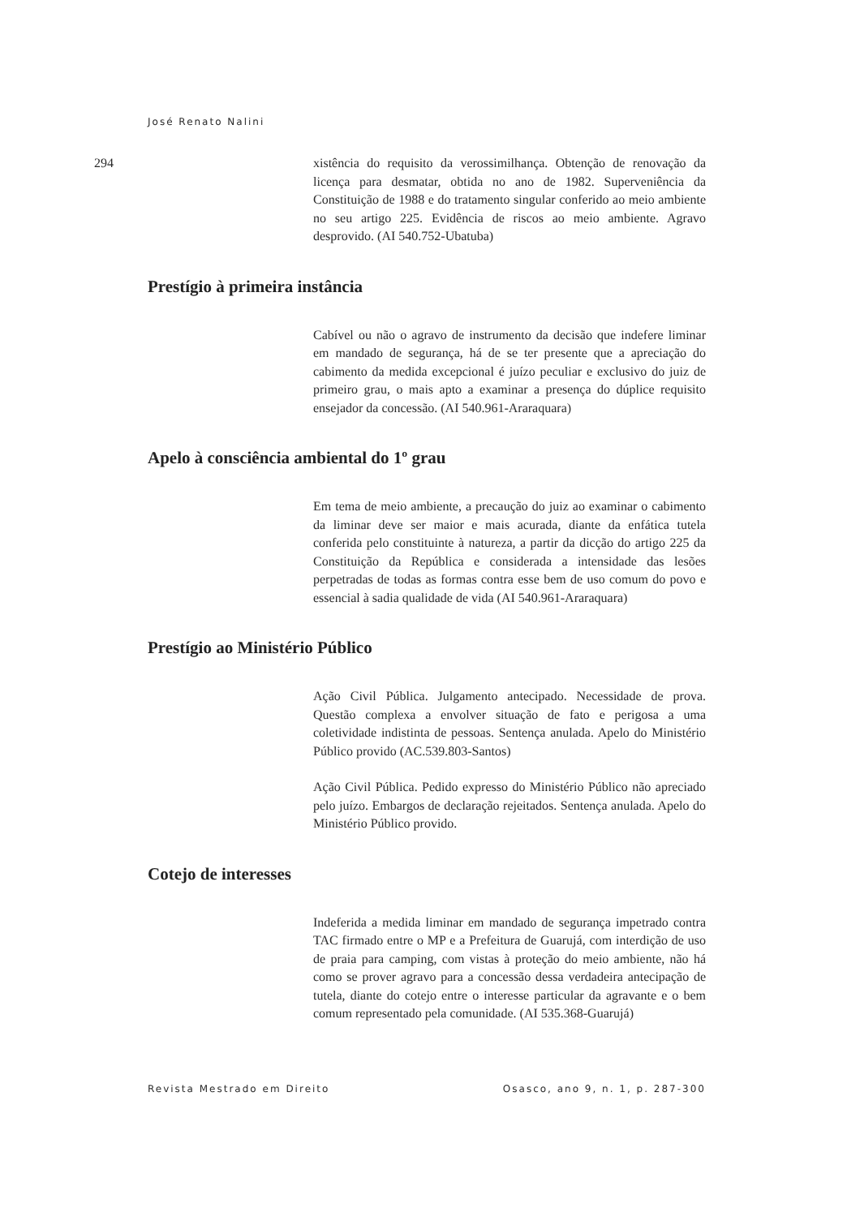José Renato Nalini
294
xistência do requisito da verossimilhança. Obtenção de renovação da licença para desmatar, obtida no ano de 1982. Superveniência da Constituição de 1988 e do tratamento singular conferido ao meio ambiente no seu artigo 225. Evidência de riscos ao meio ambiente. Agravo desprovido. (AI 540.752-Ubatuba)
Prestígio à primeira instância
Cabível ou não o agravo de instrumento da decisão que indefere liminar em mandado de segurança, há de se ter presente que a apreciação do cabimento da medida excepcional é juízo peculiar e exclusivo do juiz de primeiro grau, o mais apto a examinar a presença do dúplice requisito ensejador da concessão. (AI 540.961-Araraquara)
Apelo à consciência ambiental do 1º grau
Em tema de meio ambiente, a precaução do juiz ao examinar o cabimento da liminar deve ser maior e mais acurada, diante da enfática tutela conferida pelo constituinte à natureza, a partir da dicção do artigo 225 da Constituição da República e considerada a intensidade das lesões perpetradas de todas as formas contra esse bem de uso comum do povo e essencial à sadia qualidade de vida (AI 540.961-Araraquara)
Prestígio ao Ministério Público
Ação Civil Pública. Julgamento antecipado. Necessidade de prova. Questão complexa a envolver situação de fato e perigosa a uma coletividade indistinta de pessoas. Sentença anulada. Apelo do Ministério Público provido (AC.539.803-Santos)
Ação Civil Pública. Pedido expresso do Ministério Público não apreciado pelo juízo. Embargos de declaração rejeitados. Sentença anulada. Apelo do Ministério Público provido.
Cotejo de interesses
Indeferida a medida liminar em mandado de segurança impetrado contra TAC firmado entre o MP e a Prefeitura de Guarujá, com interdição de uso de praia para camping, com vistas à proteção do meio ambiente, não há como se prover agravo para a concessão dessa verdadeira antecipação de tutela, diante do cotejo entre o interesse particular da agravante e o bem comum representado pela comunidade. (AI 535.368-Guarujá)
Revista Mestrado em Direito Osasco, ano 9, n. 1, p. 287-300